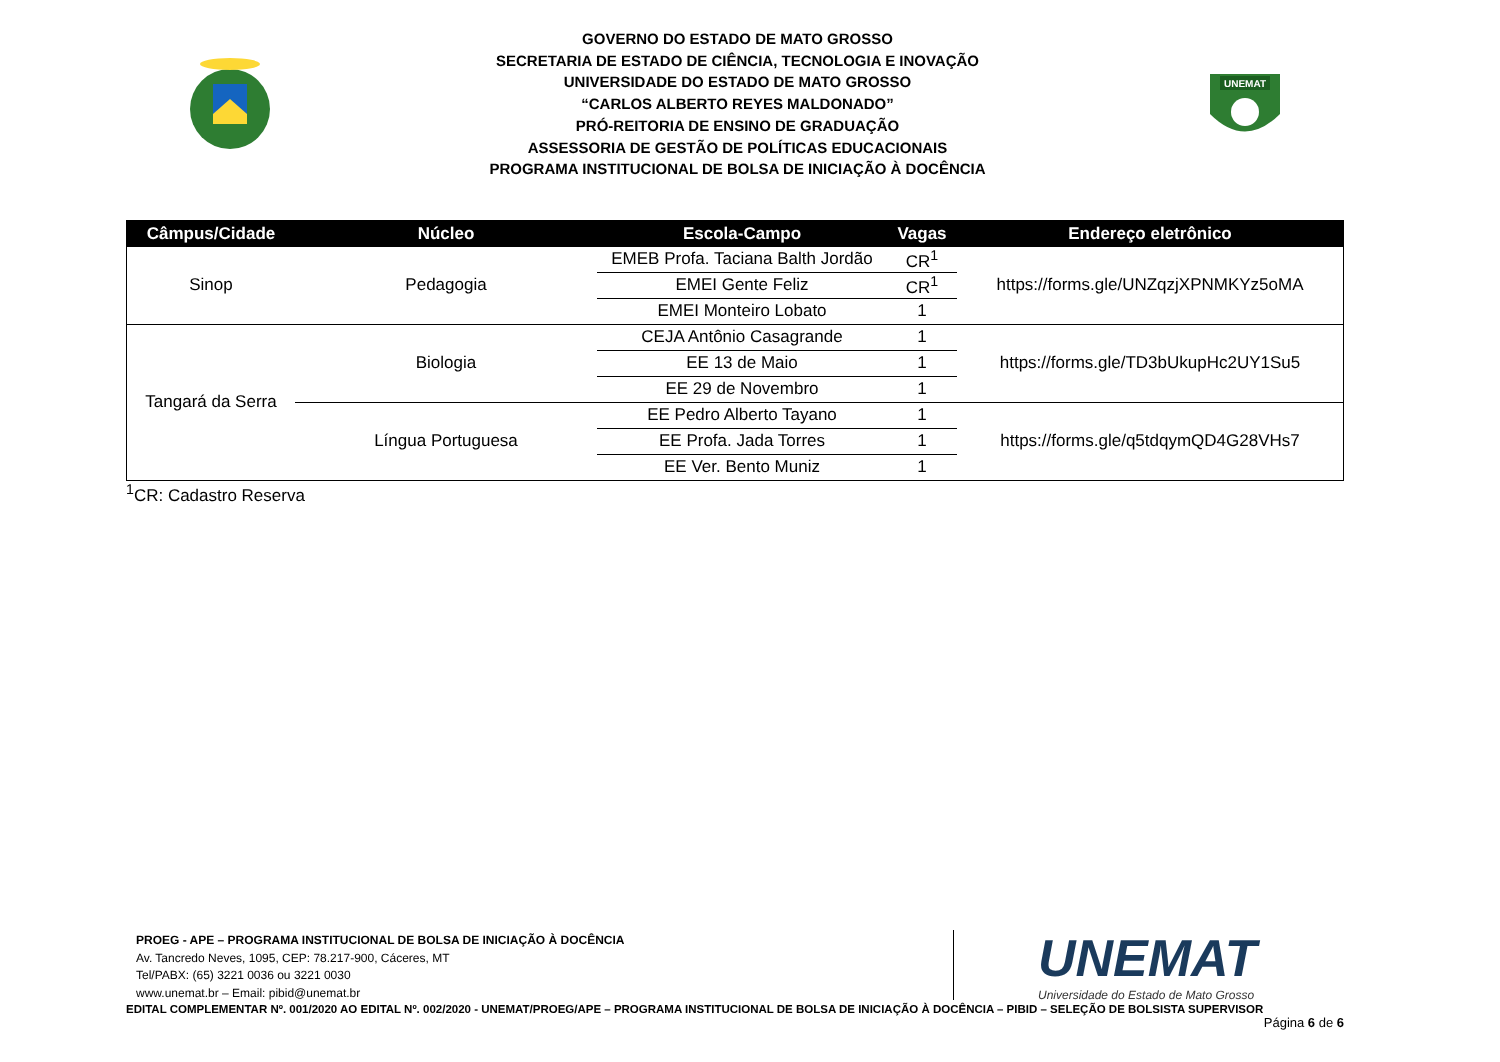GOVERNO DO ESTADO DE MATO GROSSO
SECRETARIA DE ESTADO DE CIÊNCIA, TECNOLOGIA E INOVAÇÃO
UNIVERSIDADE DO ESTADO DE MATO GROSSO
“CARLOS ALBERTO REYES MALDONADO”
PRÓ-REITORIA DE ENSINO DE GRADUAÇÃO
ASSESSORIA DE GESTÃO DE POLÍTICAS EDUCACIONAIS
PROGRAMA INSTITUCIONAL DE BOLSA DE INICIAÇÃO À DOCÊNCIA
UNEMAT
| Câmpus/Cidade | Núcleo | Escola-Campo | Vagas | Endereço eletrônico |
| --- | --- | --- | --- | --- |
| Sinop | Pedagogia | EMEB Profa. Taciana Balth Jordão | CR<sup>1</sup> | https://forms.gle/UNZqzjXPNMKYz5oMA |
| | | EMEI Gente Feliz | CR<sup>1</sup> | |
| | | EMEI Monteiro Lobato | 1 | |
| Tangará da Serra | Biologia | CEJA Antônio Casagrande | 1 | https://forms.gle/TD3bUkupHc2UY1Su5 |
| | | EE 13 de Maio | 1 | |
| | | EE 29 de Novembro | 1 | |
| | Língua Portuguesa | EE Pedro Alberto Tayano | 1 | https://forms.gle/q5tdqymQD4G28VHs7 |
| | | EE Profa. Jada Torres | 1 | |
| | | EE Ver. Bento Muniz | 1 | |
<sup>1</sup> CR: Cadastro Reserva
PROEG - APE – PROGRAMA INSTITUCIONAL DE BOLSA DE INICIAÇÃO À DOCÊNCIA
Av. Tancredo Neves, 1095, CEP: 78.217-900, Cáceres, MT
Tel/PABX: (65) 3221 0036 ou 3221 0030
www.unemat.br – Email: pibid@unemat.br
UNEMAT
Universidade do Estado de Mato Grosso
EDITAL COMPLEMENTAR Nº. 001/2020 AO EDITAL Nº. 002/2020 - UNEMAT/PROEG/APE – PROGRAMA INSTITUCIONAL DE BOLSA DE INICIAÇÃO À DOCÊNCIA – PIBID – SELEÇÃO DE BOLSISTA SUPERVISOR
Página 6 de 6